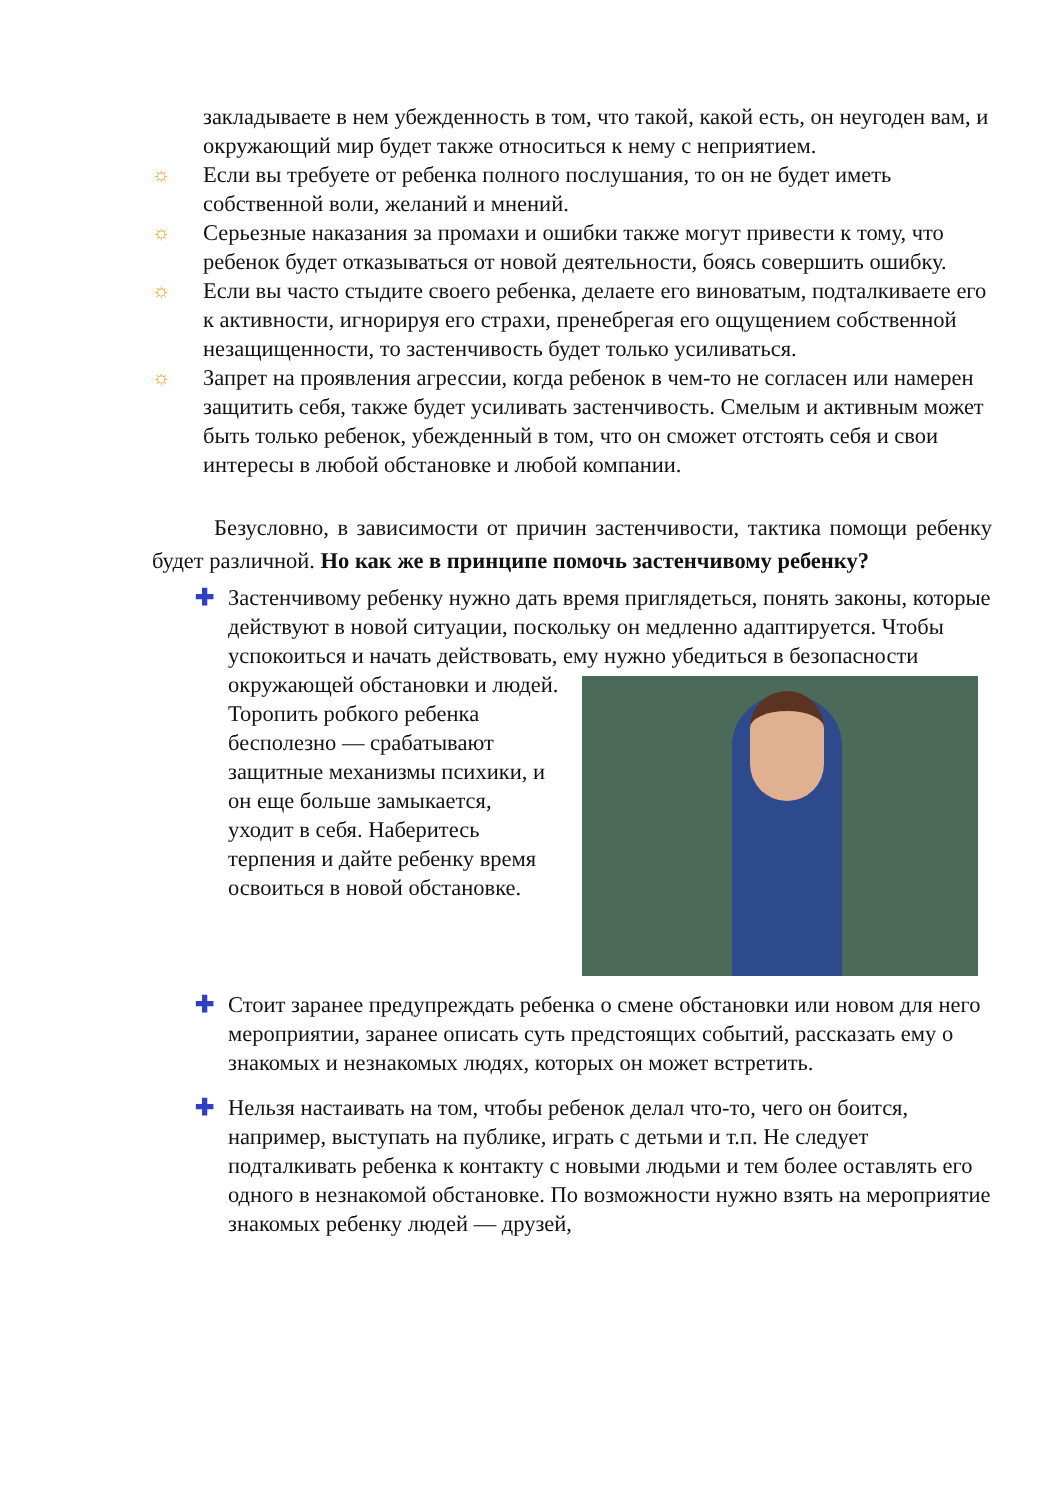закладываете в нем убежденность в том, что такой, какой есть, он неугоден вам, и окружающий мир будет также относиться к нему с неприятием.
☼ Если вы требуете от ребенка полного послушания, то он не будет иметь собственной воли, желаний и мнений.
☼ Серьезные наказания за промахи и ошибки также могут привести к тому, что ребенок будет отказываться от новой деятельности, боясь совершить ошибку.
☼ Если вы часто стыдите своего ребенка, делаете его виноватым, подталкиваете его к активности, игнорируя его страхи, пренебрегая его ощущением собственной незащищенности, то застенчивость будет только усиливаться.
☼ Запрет на проявления агрессии, когда ребенок в чем-то не согласен или намерен защитить себя, также будет усиливать застенчивость. Смелым и активным может быть только ребенок, убежденный в том, что он сможет отстоять себя и свои интересы в любой обстановке и любой компании.
Безусловно, в зависимости от причин застенчивости, тактика помощи ребенку будет различной. Но как же в принципе помочь застенчивому ребенку?
✚ Застенчивому ребенку нужно дать время приглядеться, понять законы, которые действуют в новой ситуации, поскольку он медленно адаптируется. Чтобы успокоиться и начать действовать, ему нужно
убедиться в безопасности окружающей обстановки и людей. Торопить робкого ребенка бесполезно — срабатывают защитные механизмы психики, и он еще больше замыкается, уходит в себя. Наберитесь терпения и дайте ребенку время освоиться в новой обстановке.
✚ Стоит заранее предупреждать ребенка о смене обстановки или новом для него мероприятии, заранее описать суть предстоящих событий, рассказать ему о знакомых и незнакомых людях, которых он может встретить.
✚ Нельзя настаивать на том, чтобы ребенок делал что-то, чего он боится, например, выступать на публике, играть с детьми и т.п. Не следует подталкивать ребенка к контакту с новыми людьми и тем более оставлять его одного в незнакомой обстановке. По возможности нужно взять на мероприятие знакомых ребенку людей — друзей,